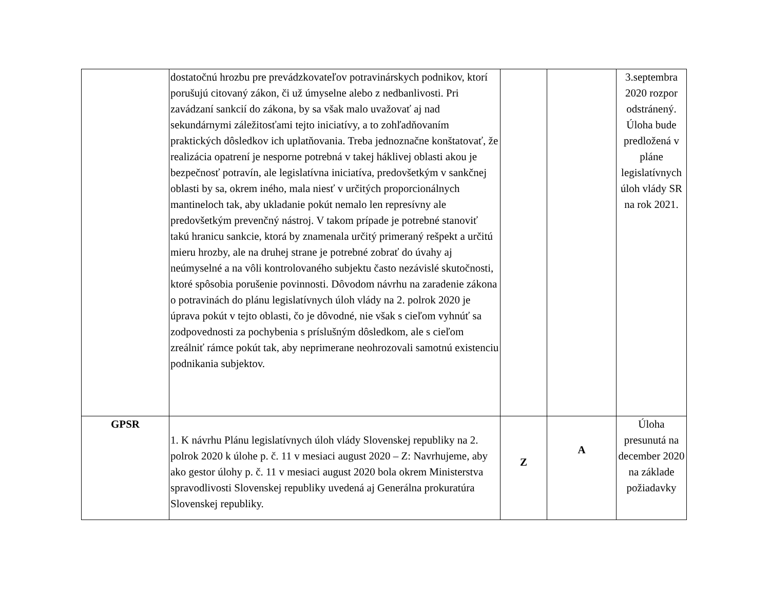| | dostatočnú hrozbu pre prevádzkovateľov potravinárskych podnikov, ktorí porušujú citovaný zákon, či už úmyselne alebo z nedbanlivosti. Pri zavádzaní sankcií do zákona, by sa však malo uvažovať aj nad sekundárnymi záležitosťami tejto iniciatívy, a to zohľadňovaním praktických dôsledkov ich uplatňovania. Treba jednoznačne konštatovať, že realizácia opatrení je nesporne potrebná v takej háklivej oblasti akou je bezpečnosť potravín, ale legislatívna iniciatíva, predovšetkým v sankčnej oblasti by sa, okrem iného, mala niesť v určitých proporcionálnych mantineloch tak, aby ukladanie pokút nemalo len represívny ale predovšetkým prevenčný nástroj. V takom prípade je potrebné stanoviť takú hranicu sankcie, ktorá by znamenala určitý primeraný rešpekt a určitú mieru hrozby, ale na druhej strane je potrebné zobrať do úvahy aj neúmyselné a na vôli kontrolovaného subjektu často nezávislé skutočnosti, ktoré spôsobia porušenie povinnosti. Dôvodom návrhu na zaradenie zákona o potravinách do plánu legislatívnych úloh vlády na 2. polrok 2020 je úprava pokút v tejto oblasti, čo je dôvodné, nie však s cieľom vyhnúť sa zodpovednosti za pochybenia s príslušným dôsledkom, ale s cieľom zreálniť rámce pokút tak, aby neprimerane neohrozovali samotnú existenciu podnikania subjektov. | | | 3.septembra 2020 rozpor odstránený. Úloha bude predložená v pláne legislatívnych úloh vlády SR na rok 2021. |
| GPSR | 1. K návrhu Plánu legislatívnych úloh vlády Slovenskej republiky na 2. polrok 2020 k úlohe p. č. 11 v mesiaci august 2020 – Z: Navrhujeme, aby ako gestor úlohy p. č. 11 v mesiaci august 2020 bola okrem Ministerstva spravodlivosti Slovenskej republiky uvedená aj Generálna prokuratúra Slovenskej republiky. | Z | A | Úloha presunutá na december 2020 na základe požiadavky |